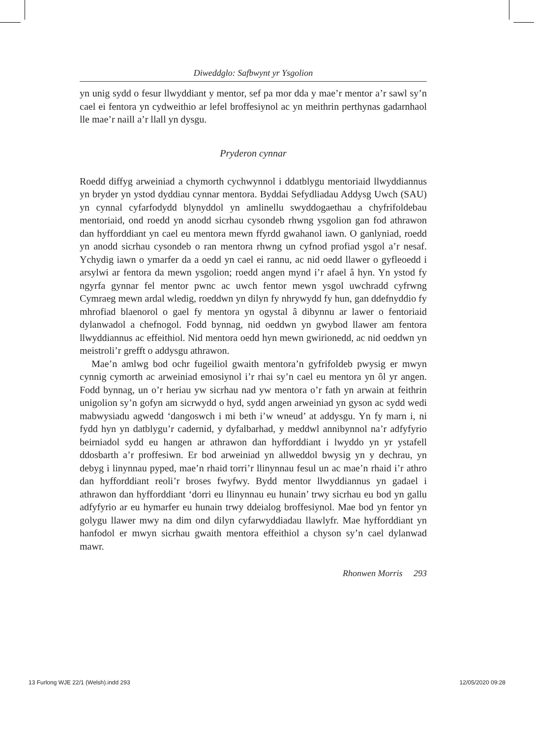Diweddglo: Safbwynt yr Ysgolion
yn unig sydd o fesur llwyddiant y mentor, sef pa mor dda y mae’r mentor a’r sawl sy’n cael ei fentora yn cydweithio ar lefel broffesiynol ac yn meithrin perthynas gadarnhaol lle mae’r naill a’r llall yn dysgu.
Pryderon cynnar
Roedd diffyg arweiniad a chymorth cychwynnol i ddatblygu mentoriaid llwyddiannus yn bryder yn ystod dyddiau cynnar mentora. Byddai Sefydliadau Addysg Uwch (SAU) yn cynnal cyfarfodydd blynyddol yn amlinellu swyddogaethau a chyfrifoldebau mentoriaid, ond roedd yn anodd sicrhau cysondeb rhwng ysgolion gan fod athrawon dan hyfforddiant yn cael eu mentora mewn ffyrdd gwahanol iawn. O ganlyniad, roedd yn anodd sicrhau cysondeb o ran mentora rhwng un cyfnod profiad ysgol a’r nesaf. Ychydig iawn o ymarfer da a oedd yn cael ei rannu, ac nid oedd llawer o gyfleoedd i arsylwi ar fentora da mewn ysgolion; roedd angen mynd i’r afael â hyn. Yn ystod fy ngyrfa gynnar fel mentor pwnc ac uwch fentor mewn ysgol uwchradd cyfrwng Cymraeg mewn ardal wledig, roeddwn yn dilyn fy nhrywydd fy hun, gan ddefnyddio fy mhrofiad blaenorol o gael fy mentora yn ogystal â dibynnu ar lawer o fentoriaid dylanwadol a chefnogol. Fodd bynnag, nid oeddwn yn gwybod llawer am fentora llwyddiannus ac effeithiol. Nid mentora oedd hyn mewn gwirionedd, ac nid oeddwn yn meistroli’r grefft o addysgu athrawon.
Mae’n amlwg bod ochr fugeiliol gwaith mentora’n gyfrifoldeb pwysig er mwyn cynnig cymorth ac arweiniad emosiynol i’r rhai sy’n cael eu mentora yn ôl yr angen. Fodd bynnag, un o’r heriau yw sicrhau nad yw mentora o’r fath yn arwain at feithrin unigolion sy’n gofyn am sicrwydd o hyd, sydd angen arweiniad yn gyson ac sydd wedi mabwysiadu agwedd ‘dangoswch i mi beth i’w wneud’ at addysgu. Yn fy marn i, ni fydd hyn yn datblygu’r cadernid, y dyfalbarhad, y meddwl annibynnol na’r adfyfyrio beirniadol sydd eu hangen ar athrawon dan hyfforddiant i lwyddo yn yr ystafell ddosbarth a’r proffesiwn. Er bod arweiniad yn allweddol bwysig yn y dechrau, yn debyg i linynnau pyped, mae’n rhaid torri’r llinynnau fesul un ac mae’n rhaid i’r athro dan hyfforddiant reoli’r broses fwyfwy. Bydd mentor llwyddiannus yn gadael i athrawon dan hyfforddiant ‘dorri eu llinynnau eu hunain’ trwy sicrhau eu bod yn gallu adfyfyrio ar eu hymarfer eu hunain trwy ddeialog broffesiynol. Mae bod yn fentor yn golygu llawer mwy na dim ond dilyn cyfarwyddiadau llawlyfr. Mae hyfforddiant yn hanfodol er mwyn sicrhau gwaith mentora effeithiol a chyson sy’n cael dylanwad mawr.
Rhonwen Morris 293
13 Furlong WJE 22/1 (Welsh).indd 293 12/05/2020 09:28